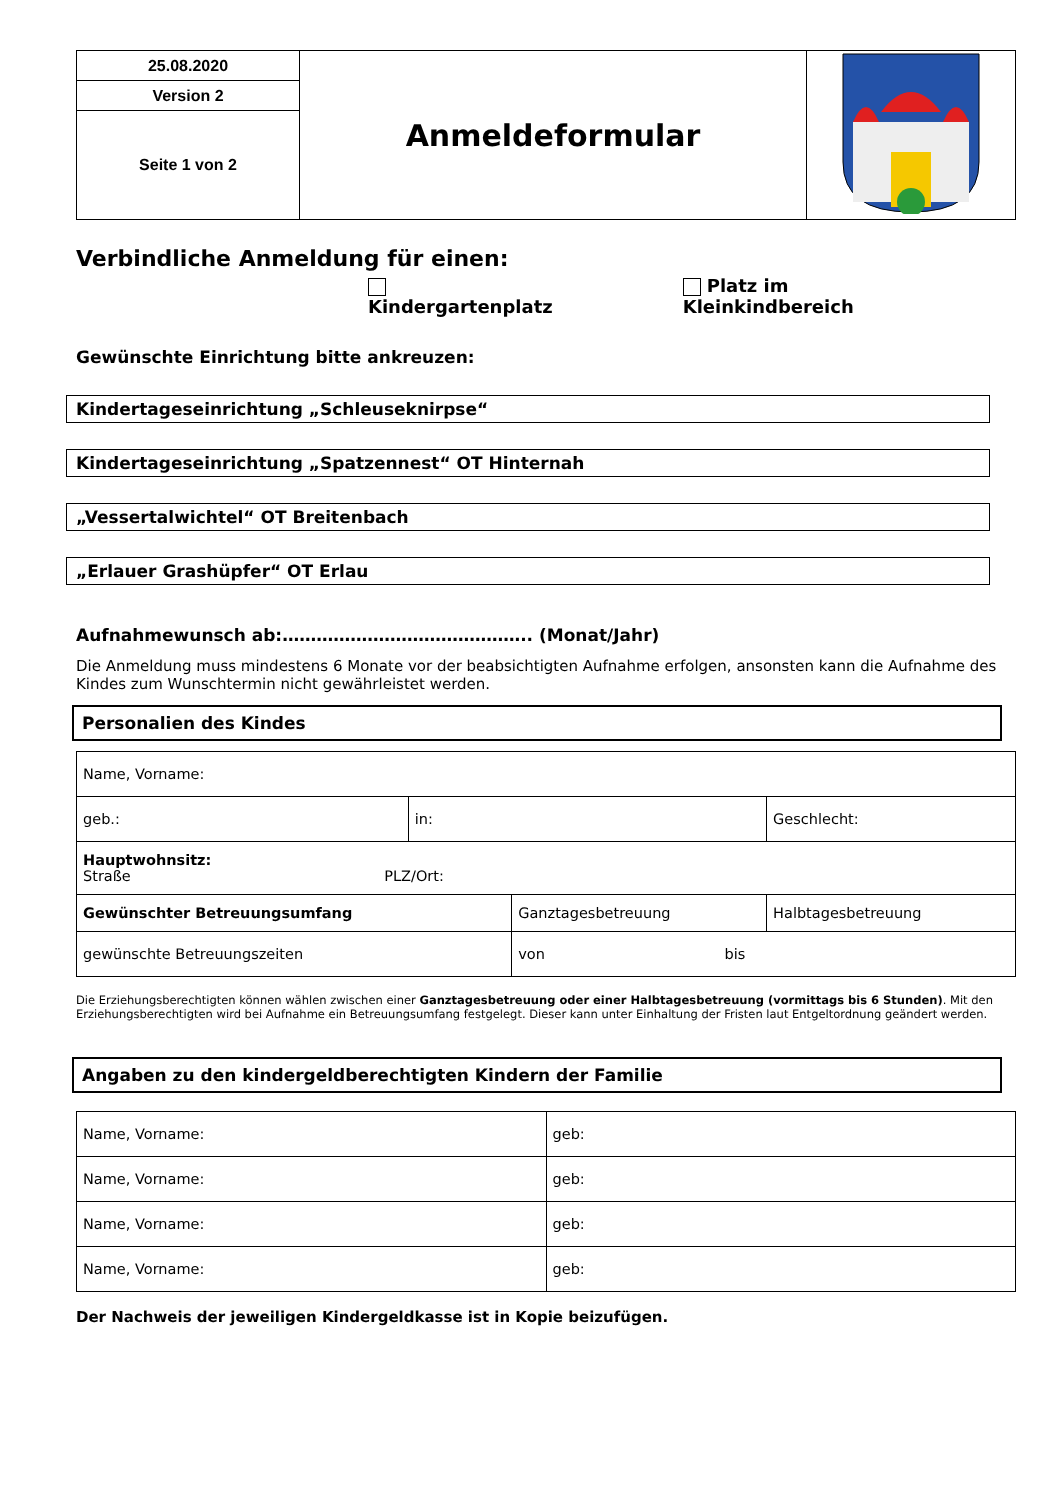| 25.08.2020 | Anmeldeformular | |
| Version 2 | | |
| Seite 1 von 2 | | |
Verbindliche Anmeldung für einen:
Kindergartenplatz Platz im Kleinkindbereich
Gewünschte Einrichtung bitte ankreuzen:
Kindertageseinrichtung „Schleuseknirpse“
Kindertageseinrichtung „Spatzennest“ OT Hinternah
„Vessertalwichtel“ OT Breitenbach
„Erlauer Grashüpfer“ OT Erlau
Aufnahmewunsch ab:…………………………………….. (Monat/Jahr)
Die Anmeldung muss mindestens 6 Monate vor der beabsichtigten Aufnahme erfolgen, ansonsten kann die Aufnahme des Kindes zum Wunschtermin nicht gewährleistet werden.
Personalien des Kindes
| Name, Vorname: | | | | |
| geb.: | in: | | Geschlecht: | |
| Hauptwohnsitz: Straße PLZ/Ort: | | | | |
| Gewünschter Betreuungsumfang | | Ganztagesbetreuung | | Halbtagesbetreuung |
| gewünschte Betreuungszeiten | | von bis | | |
Die Erziehungsberechtigten können wählen zwischen einer Ganztagesbetreuung oder einer Halbtagesbetreuung (vormittags bis 6 Stunden). Mit den Erziehungsberechtigten wird bei Aufnahme ein Betreuungsumfang festgelegt. Dieser kann unter Einhaltung der Fristen laut Entgeltordnung geändert werden.
Angaben zu den kindergeldberechtigten Kindern der Familie
| Name, Vorname: | geb: |
| Name, Vorname: | geb: |
| Name, Vorname: | geb: |
| Name, Vorname: | geb: |
Der Nachweis der jeweiligen Kindergeldkasse ist in Kopie beizufügen.